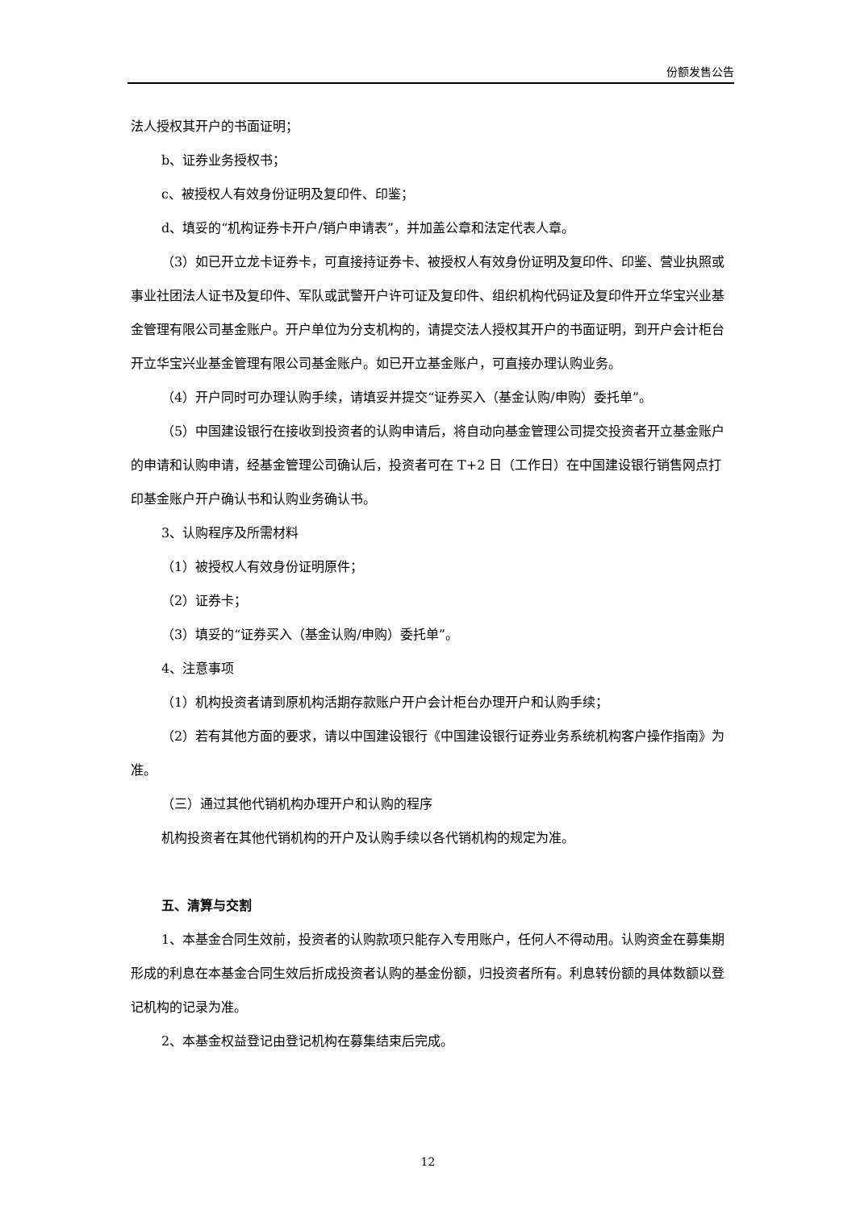份额发售公告
法人授权其开户的书面证明；
b、证券业务授权书；
c、被授权人有效身份证明及复印件、印鉴；
d、填妥的“机构证券卡开户/销户申请表”，并加盖公章和法定代表人章。
（3）如已开立龙卡证券卡，可直接持证券卡、被授权人有效身份证明及复印件、印鉴、营业执照或事业社团法人证书及复印件、军队或武警开户许可证及复印件、组织机构代码证及复印件开立华宝兴业基金管理有限公司基金账户。开户单位为分支机构的，请提交法人授权其开户的书面证明，到开户会计柜台开立华宝兴业基金管理有限公司基金账户。如已开立基金账户，可直接办理认购业务。
（4）开户同时可办理认购手续，请填妥并提交“证券买入（基金认购/申购）委托单”。
（5）中国建设银行在接收到投资者的认购申请后，将自动向基金管理公司提交投资者开立基金账户的申请和认购申请，经基金管理公司确认后，投资者可在 T+2 日（工作日）在中国建设银行销售网点打印基金账户开户确认书和认购业务确认书。
3、认购程序及所需材料
（1）被授权人有效身份证明原件；
（2）证券卡；
（3）填妥的“证券买入（基金认购/申购）委托单”。
4、注意事项
（1）机构投资者请到原机构活期存款账户开户会计柜台办理开户和认购手续；
（2）若有其他方面的要求，请以中国建设银行《中国建设银行证券业务系统机构客户操作指南》为准。
（三）通过其他代销机构办理开户和认购的程序
机构投资者在其他代销机构的开户及认购手续以各代销机构的规定为准。
五、清算与交割
1、本基金合同生效前，投资者的认购款项只能存入专用账户，任何人不得动用。认购资金在募集期形成的利息在本基金合同生效后折成投资者认购的基金份额，归投资者所有。利息转份额的具体数额以登记机构的记录为准。
2、本基金权益登记由登记机构在募集结束后完成。
12